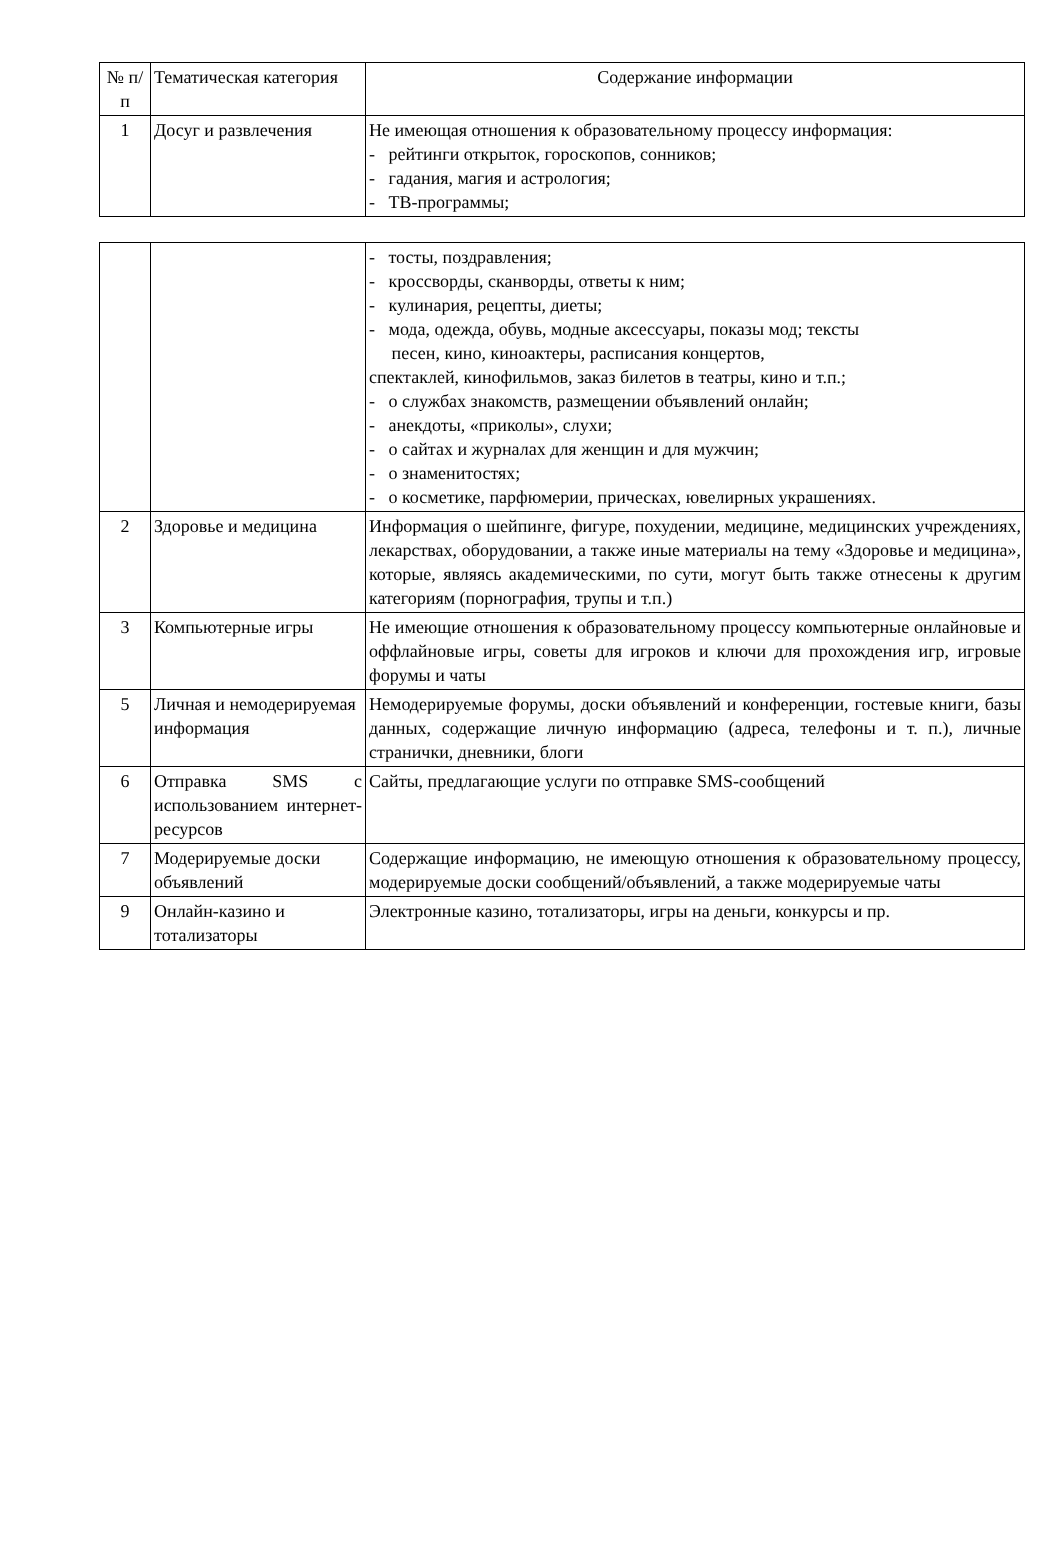| № п/п | Тематическая категория | Содержание информации |
| --- | --- | --- |
| 1 | Досуг и развлечения | Не имеющая отношения к образовательному процессу информация: - рейтинги открыток, гороскопов, сонников; - гадания, магия и астрология; - ТВ-программы; |
| | | - тосты, поздравления; - кроссворды, сканворды, ответы к ним; - кулинария, рецепты, диеты; - мода, одежда, обувь, модные аксессуары, показы мод; тексты песен, кино, киноактеры, расписания концертов, спектаклей, кинофильмов, заказ билетов в театры, кино и т.п.; - о службах знакомств, размещении объявлений онлайн; - анекдоты, «приколы», слухи; - о сайтах и журналах для женщин и для мужчин; - о знаменитостях; - о косметике, парфюмерии, прическах, ювелирных украшениях. |
| 2 | Здоровье и медицина | Информация о шейпинге, фигуре, похудении, медицине, медицинских учреждениях, лекарствах, оборудовании, а также иные материалы на тему «Здоровье и медицина», которые, являясь академическими, по сути, могут быть также отнесены к другим категориям (порнография, трупы и т.п.) |
| 3 | Компьютерные игры | Не имеющие отношения к образовательному процессу компьютерные онлайновые и оффлайновые игры, советы для игроков и ключи для прохождения игр, игровые форумы и чаты |
| 5 | Личная и немодерируемая информация | Немодерируемые форумы, доски объявлений и конференции, гостевые книги, базы данных, содержащие личную информацию (адреса, телефоны и т. п.), личные странички, дневники, блоги |
| 6 | Отправка SMS с использованием интернет-ресурсов | Сайты, предлагающие услуги по отправке SMS-сообщений |
| 7 | Модерируемые доски объявлений | Содержащие информацию, не имеющую отношения к образовательному процессу, модерируемые доски сообщений/объявлений, а также модерируемые чаты |
| 9 | Онлайн-казино и тотализаторы | Электронные казино, тотализаторы, игры на деньги, конкурсы и пр. |